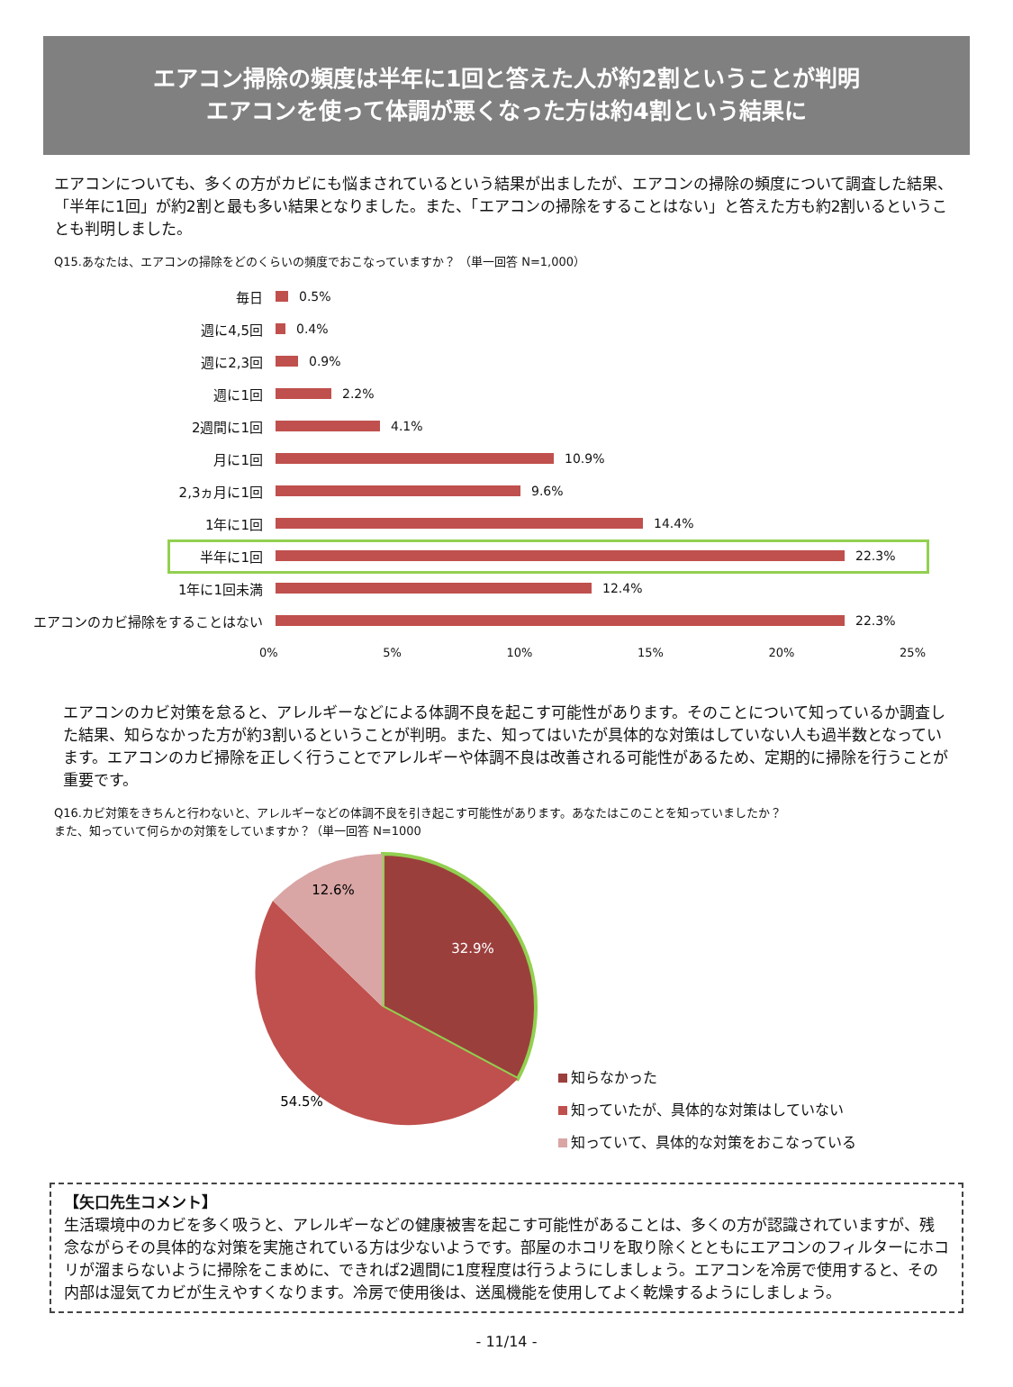エアコン掃除の頻度は半年に1回と答えた人が約2割ということが判明
エアコンを使って体調が悪くなった方は約4割という結果に
エアコンについても、多くの方がカビにも悩まされているという結果が出ましたが、エアコンの掃除の頻度について調査した結果、「半年に1回」が約2割と最も多い結果となりました。また、「エアコンの掃除をすることはない」と答えた方も約2割いるということも判明しました。
Q15.あなたは、エアコンの掃除をどのくらいの頻度でおこなっていますか？ （単一回答 N=1,000）
毎日 0.5%
週に4,5回 0.4%
週に2,3回 0.9%
週に1回 2.2%
2週間に1回 4.1%
月に1回 10.9%
2,3ヵ月に1回 9.6%
1年に1回 14.4%
半年に1回 22.3%
1年に1回未満 12.4%
エアコンのカビ掃除をすることはない 22.3%
0% 5% 10% 15% 20% 25%
エアコンのカビ対策を怠ると、アレルギーなどによる体調不良を起こす可能性があります。そのことについて知っているか調査した結果、知らなかった方が約3割いるということが判明。また、知ってはいたが具体的な対策はしていない人も過半数となっています。エアコンのカビ掃除を正しく行うことでアレルギーや体調不良は改善される可能性があるため、定期的に掃除を行うことが重要です。
Q16.カビ対策をきちんと行わないと、アレルギーなどの体調不良を引き起こす可能性があります。あなたはこのことを知っていましたか？
また、知っていて何らかの対策をしていますか？（単一回答 N=1000
32.9%
54.5%
12.6%
知らなかった
知っていたが、具体的な対策はしていない
知っていて、具体的な対策をおこなっている
【矢口先生コメント】
生活環境中のカビを多く吸うと、アレルギーなどの健康被害を起こす可能性があることは、多くの方が認識されていますが、残念ながらその具体的な対策を実施されている方は少ないようです。部屋のホコリを取り除くとともにエアコンのフィルターにホコリが溜まらないように掃除をこまめに、できれば2週間に1度程度は行うようにしましょう。エアコンを冷房で使用すると、その内部は湿気てカビが生えやすくなります。冷房で使用後は、送風機能を使用してよく乾燥するようにしましょう。
- 11/14 -